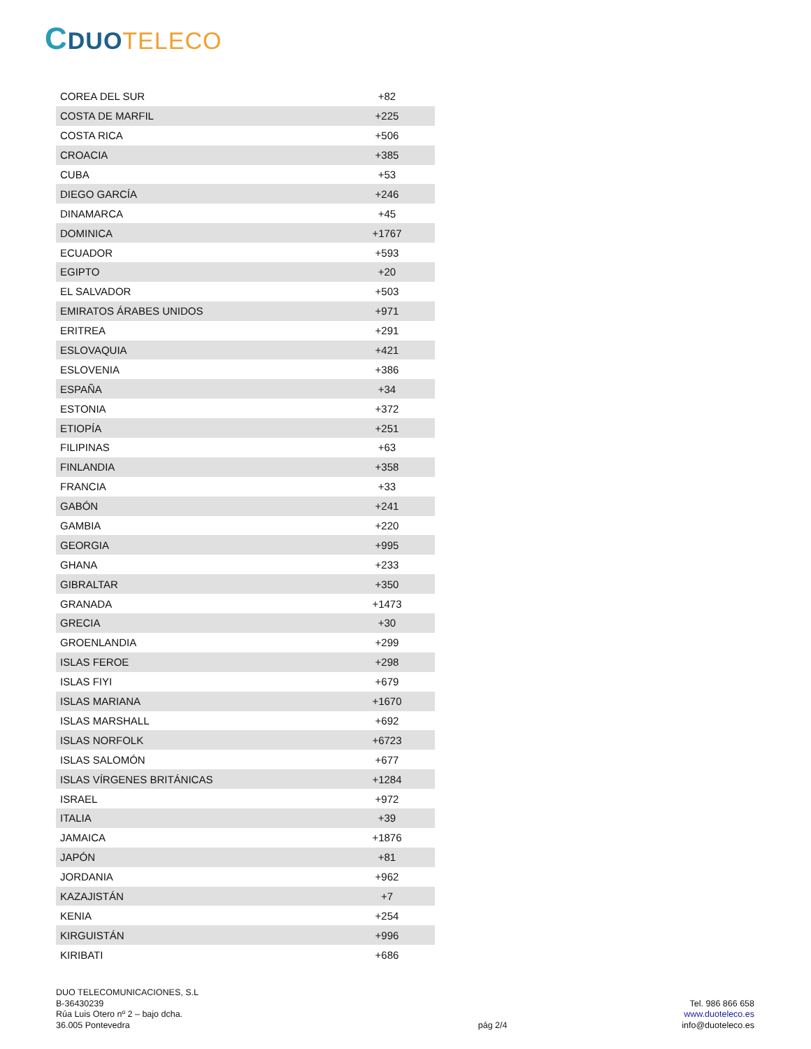CDUO TELECO
| COREA DEL SUR | +82 |
| COSTA DE MARFIL | +225 |
| COSTA RICA | +506 |
| CROACIA | +385 |
| CUBA | +53 |
| DIEGO GARCÍA | +246 |
| DINAMARCA | +45 |
| DOMINICA | +1767 |
| ECUADOR | +593 |
| EGIPTO | +20 |
| EL SALVADOR | +503 |
| EMIRATOS ÁRABES UNIDOS | +971 |
| ERITREA | +291 |
| ESLOVAQUIA | +421 |
| ESLOVENIA | +386 |
| ESPAÑA | +34 |
| ESTONIA | +372 |
| ETIOPÍA | +251 |
| FILIPINAS | +63 |
| FINLANDIA | +358 |
| FRANCIA | +33 |
| GABÓN | +241 |
| GAMBIA | +220 |
| GEORGIA | +995 |
| GHANA | +233 |
| GIBRALTAR | +350 |
| GRANADA | +1473 |
| GRECIA | +30 |
| GROENLANDIA | +299 |
| ISLAS FEROE | +298 |
| ISLAS FIYI | +679 |
| ISLAS MARIANA | +1670 |
| ISLAS MARSHALL | +692 |
| ISLAS NORFOLK | +6723 |
| ISLAS SALOMÓN | +677 |
| ISLAS VÍRGENES BRITÁNICAS | +1284 |
| ISRAEL | +972 |
| ITALIA | +39 |
| JAMAICA | +1876 |
| JAPÓN | +81 |
| JORDANIA | +962 |
| KAZAJISTÁN | +7 |
| KENIA | +254 |
| KIRGUISTÁN | +996 |
| KIRIBATI | +686 |
DUO TELECOMUNICACIONES, S.L
B-36430239
Rúa Luis Otero nº 2 – bajo dcha.
36.005 Pontevedra
pág 2/4
Tel. 986 866 658
www.duoteleco.es
info@duoteleco.es